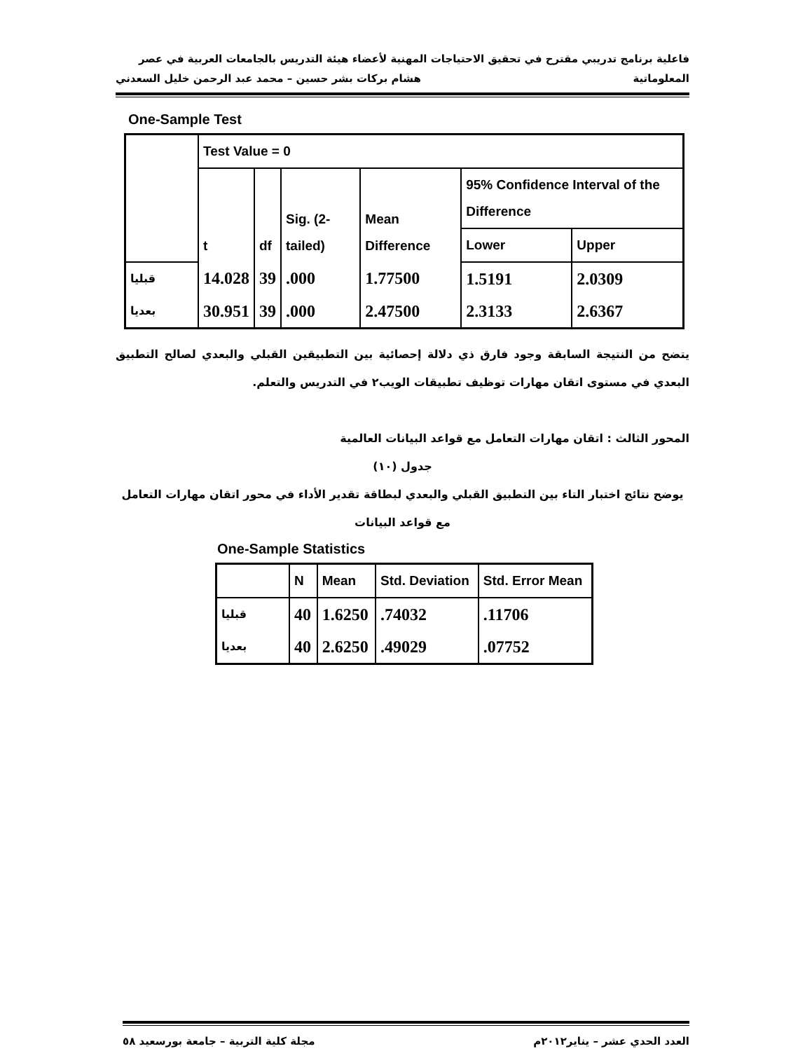فاعلية برنامج تدريبي مقترح في تحقيق الاحتياجات المهنية لأعضاء هيئة التدريس بالجامعات العربية في عصر
المعلوماتية هشام بركات بشر حسين – محمد عبد الرحمن خليل السعدني
One-Sample Test
| | Test Value = 0 | | | | | |
| | t | df | Sig. (2-tailed) | Mean Difference | 95% Confidence Interval of the Difference | |
| | | | | | Lower | Upper |
| قبليا | 14.028 | 39 | .000 | 1.77500 | 1.5191 | 2.0309 |
| بعديا | 30.951 | 39 | .000 | 2.47500 | 2.3133 | 2.6367 |
يتضح من النتيجة السابقة وجود فارق ذي دلالة إحصائية بين التطبيقين القبلي والبعدي لصالح التطبيق البعدي في مستوى اتقان مهارات توظيف تطبيقات الويب٢ في التدريس والتعلم.
المحور الثالث : اتقان مهارات التعامل مع قواعد البيانات العالمية
جدول (١٠)
يوضح نتائج اختبار التاء بين التطبيق القبلي والبعدي لبطاقة تقدير الأداء في محور اتقان مهارات التعامل مع قواعد البيانات
One-Sample Statistics
| | N | Mean | Std. Deviation | Std. Error Mean |
| قبليا | 40 | 1.6250 | .74032 | .11706 |
| بعديا | 40 | 2.6250 | .49029 | .07752 |
العدد الحدي عشر – يناير٢٠١٢م مجلة كلية التربية – جامعة بورسعيد ٥٨